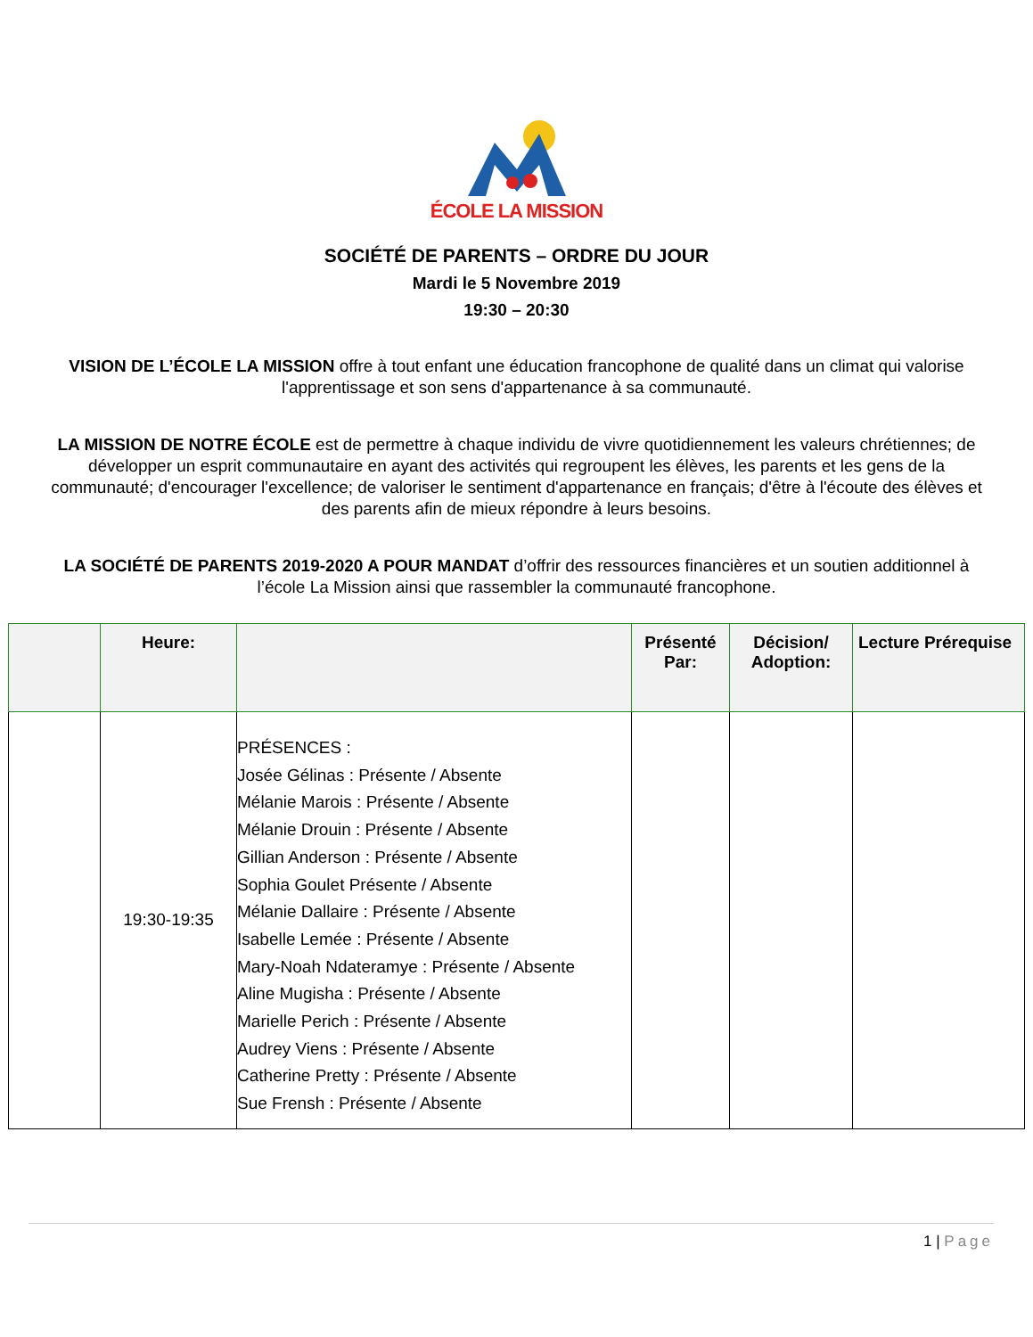ÉCOLE LA MISSION
SOCIÉTÉ DE PARENTS – ORDRE DU JOUR
Mardi le 5 Novembre 2019
19:30 – 20:30
VISION DE L’ÉCOLE LA MISSION offre à tout enfant une éducation francophone de qualité dans un climat qui valorise l'apprentissage et son sens d'appartenance à sa communauté.
LA MISSION DE NOTRE ÉCOLE est de permettre à chaque individu de vivre quotidiennement les valeurs chrétiennes; de développer un esprit communautaire en ayant des activités qui regroupent les élèves, les parents et les gens de la communauté; d'encourager l'excellence; de valoriser le sentiment d'appartenance en français; d'être à l'écoute des élèves et des parents afin de mieux répondre à leurs besoins.
LA SOCIÉTÉ DE PARENTS 2019-2020 A POUR MANDAT d’offrir des ressources financières et un soutien additionnel à l’école La Mission ainsi que rassembler la communauté francophone.
| | Heure: | | Présenté Par: | Décision/ Adoption: | Lecture Prérequise |
| --- | --- | --- | --- | --- | --- |
| | 19:30-19:35 | PRÉSENCES : Josée Gélinas : Présente / Absente Mélanie Marois : Présente / Absente Mélanie Drouin : Présente / Absente Gillian Anderson : Présente / Absente Sophia Goulet Présente / Absente Mélanie Dallaire : Présente / Absente Isabelle Lemée : Présente / Absente Mary-Noah Ndateramye : Présente / Absente Aline Mugisha : Présente / Absente Marielle Perich : Présente / Absente Audrey Viens : Présente / Absente Catherine Pretty : Présente / Absente Sue Frensh : Présente / Absente | | | |
1 | Page